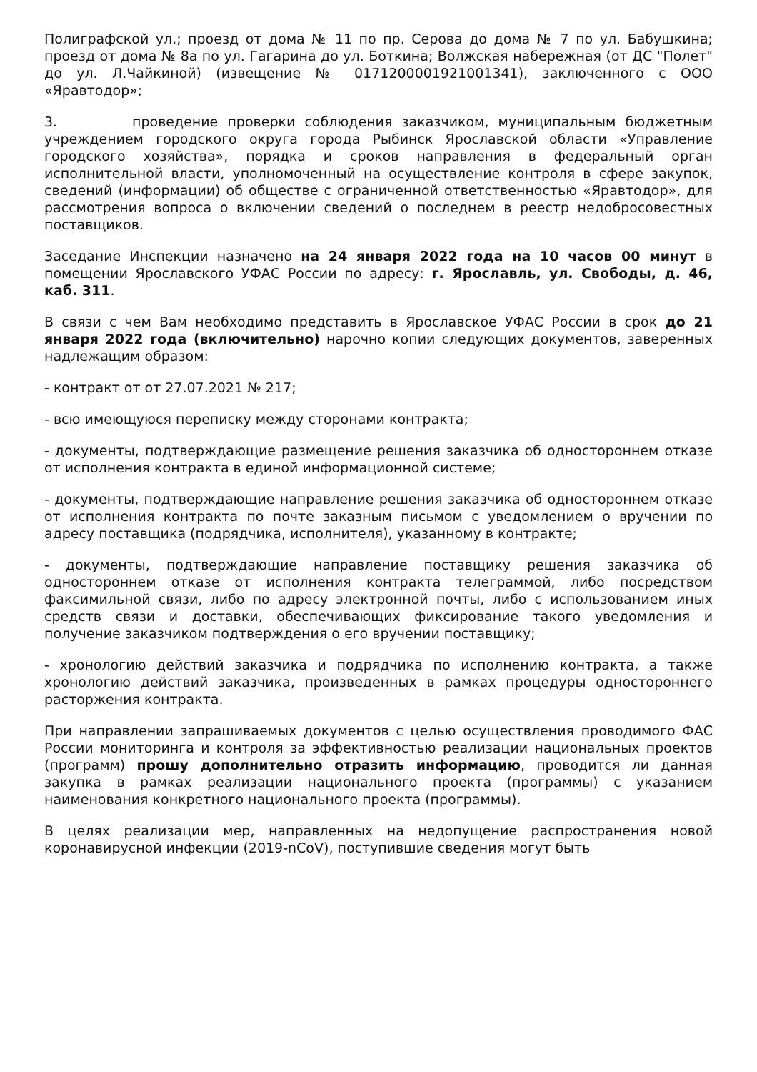Полиграфской ул.; проезд от дома № 11 по пр. Серова до дома № 7 по ул. Бабушкина; проезд от дома № 8а по ул. Гагарина до ул. Боткина; Волжская набережная (от ДС "Полет" до ул. Л.Чайкиной) (извещение № 0171200001921001341), заключенного с ООО «Яравтодор»;
3. проведение проверки соблюдения заказчиком, муниципальным бюджетным учреждением городского округа города Рыбинск Ярославской области «Управление городского хозяйства», порядка и сроков направления в федеральный орган исполнительной власти, уполномоченный на осуществление контроля в сфере закупок, сведений (информации) об обществе с ограниченной ответственностью «Яравтодор», для рассмотрения вопроса о включении сведений о последнем в реестр недобросовестных поставщиков.
Заседание Инспекции назначено на 24 января 2022 года на 10 часов 00 минут в помещении Ярославского УФАС России по адресу: г. Ярославль, ул. Свободы, д. 46, каб. 311.
В связи с чем Вам необходимо представить в Ярославское УФАС России в срок до 21 января 2022 года (включительно) нарочно копии следующих документов, заверенных надлежащим образом:
- контракт от от 27.07.2021 № 217;
- всю имеющуюся переписку между сторонами контракта;
- документы, подтверждающие размещение решения заказчика об одностороннем отказе от исполнения контракта в единой информационной системе;
- документы, подтверждающие направление решения заказчика об одностороннем отказе от исполнения контракта по почте заказным письмом с уведомлением о вручении по адресу поставщика (подрядчика, исполнителя), указанному в контракте;
- документы, подтверждающие направление поставщику решения заказчика об одностороннем отказе от исполнения контракта телеграммой, либо посредством факсимильной связи, либо по адресу электронной почты, либо с использованием иных средств связи и доставки, обеспечивающих фиксирование такого уведомления и получение заказчиком подтверждения о его вручении поставщику;
- хронологию действий заказчика и подрядчика по исполнению контракта, а также хронологию действий заказчика, произведенных в рамках процедуры одностороннего расторжения контракта.
При направлении запрашиваемых документов с целью осуществления проводимого ФАС России мониторинга и контроля за эффективностью реализации национальных проектов (программ) прошу дополнительно отразить информацию, проводится ли данная закупка в рамках реализации национального проекта (программы) с указанием наименования конкретного национального проекта (программы).
В целях реализации мер, направленных на недопущение распространения новой коронавирусной инфекции (2019-nCoV), поступившие сведения могут быть